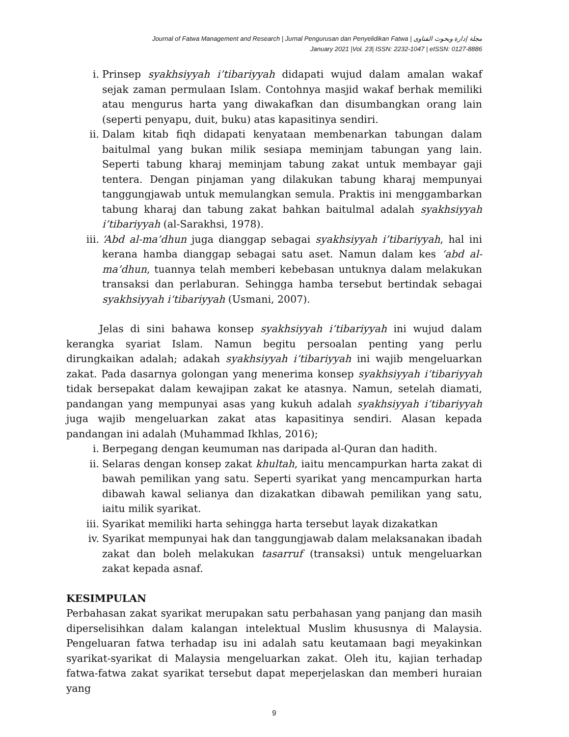Journal of Fatwa Management and Research | Jurnal Pengurusan dan Penyelidikan Fatwa | مجلة إدارة وبحوث الفتاوى
January 2021 |Vol. 23| ISSN: 2232-1047 | eISSN: 0127-8886
i. Prinsep syakhsiyyah i’tibariyyah didapati wujud dalam amalan wakaf sejak zaman permulaan Islam. Contohnya masjid wakaf berhak memiliki atau mengurus harta yang diwakafkan dan disumbangkan orang lain (seperti penyapu, duit, buku) atas kapasitinya sendiri.
ii. Dalam kitab fiqh didapati kenyataan membenarkan tabungan dalam baitulmal yang bukan milik sesiapa meminjam tabungan yang lain. Seperti tabung kharaj meminjam tabung zakat untuk membayar gaji tentera. Dengan pinjaman yang dilakukan tabung kharaj mempunyai tanggungjawab untuk memulangkan semula. Praktis ini menggambarkan tabung kharaj dan tabung zakat bahkan baitulmal adalah syakhsiyyah i’tibariyyah (al-Sarakhsi, 1978).
iii. ‘Abd al-ma’dhun juga dianggap sebagai syakhsiyyah i’tibariyyah, hal ini kerana hamba dianggap sebagai satu aset. Namun dalam kes ‘abd al-ma’dhun, tuannya telah memberi kebebasan untuknya dalam melakukan transaksi dan perlaburan. Sehingga hamba tersebut bertindak sebagai syakhsiyyah i‘tibariyyah (Usmani, 2007).
Jelas di sini bahawa konsep syakhsiyyah i‘tibariyyah ini wujud dalam kerangka syariat Islam. Namun begitu persoalan penting yang perlu dirungkaikan adalah; adakah syakhsiyyah i‘tibariyyah ini wajib mengeluarkan zakat. Pada dasarnya golongan yang menerima konsep syakhsiyyah i‘tibariyyah tidak bersepakat dalam kewajipan zakat ke atasnya. Namun, setelah diamati, pandangan yang mempunyai asas yang kukuh adalah syakhsiyyah i‘tibariyyah juga wajib mengeluarkan zakat atas kapasitinya sendiri. Alasan kepada pandangan ini adalah (Muhammad Ikhlas, 2016);
i. Berpegang dengan keumuman nas daripada al-Quran dan hadith.
ii. Selaras dengan konsep zakat khultah, iaitu mencampurkan harta zakat di bawah pemilikan yang satu. Seperti syarikat yang mencampurkan harta dibawah kawal selianya dan dizakatkan dibawah pemilikan yang satu, iaitu milik syarikat.
iii. Syarikat memiliki harta sehingga harta tersebut layak dizakatkan
iv. Syarikat mempunyai hak dan tanggungjawab dalam melaksanakan ibadah zakat dan boleh melakukan tasarruf (transaksi) untuk mengeluarkan zakat kepada asnaf.
KESIMPULAN
Perbahasan zakat syarikat merupakan satu perbahasan yang panjang dan masih diperselisihkan dalam kalangan intelektual Muslim khususnya di Malaysia. Pengeluaran fatwa terhadap isu ini adalah satu keutamaan bagi meyakinkan syarikat-syarikat di Malaysia mengeluarkan zakat. Oleh itu, kajian terhadap fatwa-fatwa zakat syarikat tersebut dapat meperjelaskan dan memberi huraian yang
9